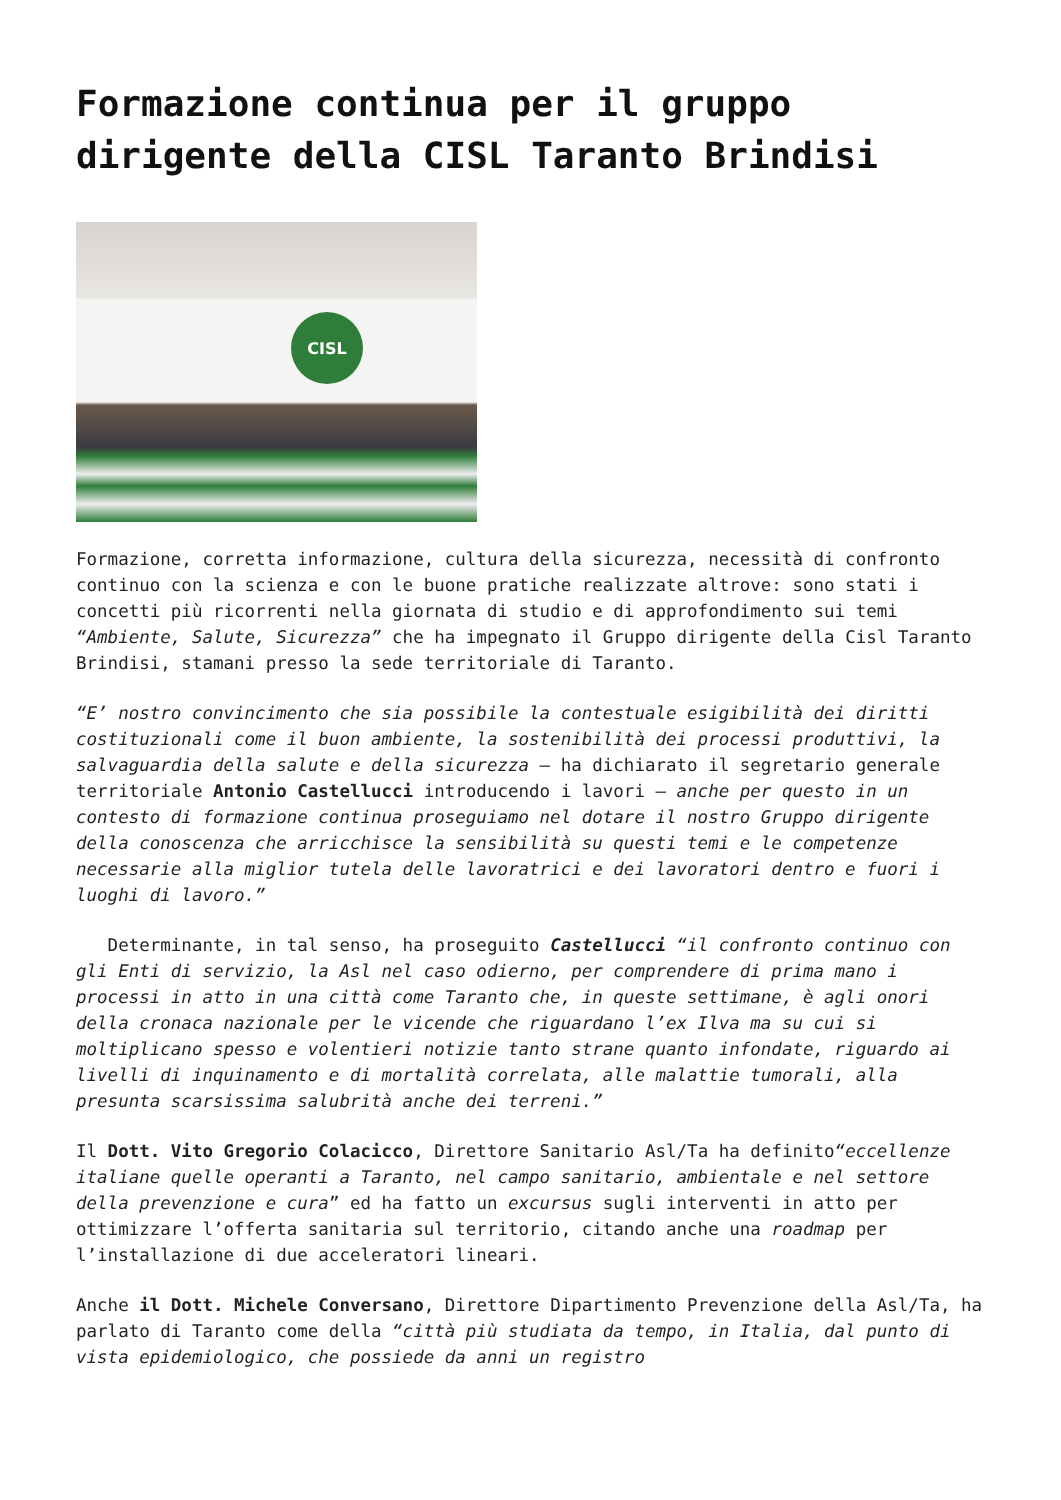Formazione continua per il gruppo dirigente della CISL Taranto Brindisi
CISL
Formazione, corretta informazione, cultura della sicurezza, necessità di confronto continuo con la scienza e con le buone pratiche realizzate altrove: sono stati i concetti più ricorrenti nella giornata di studio e di approfondimento sui temi “Ambiente, Salute, Sicurezza” che ha impegnato il Gruppo dirigente della Cisl Taranto Brindisi, stamani presso la sede territoriale di Taranto.
“E’ nostro convincimento che sia possibile la contestuale esigibilità dei diritti costituzionali come il buon ambiente, la sostenibilità dei processi produttivi, la salvaguardia della salute e della sicurezza – ha dichiarato il segretario generale territoriale Antonio Castellucci introducendo i lavori – anche per questo in un contesto di formazione continua proseguiamo nel dotare il nostro Gruppo dirigente della conoscenza che arricchisce la sensibilità su questi temi e le competenze necessarie alla miglior tutela delle lavoratrici e dei lavoratori dentro e fuori i luoghi di lavoro.”
Determinante, in tal senso, ha proseguito Castellucci “il confronto continuo con gli Enti di servizio, la Asl nel caso odierno, per comprendere di prima mano i processi in atto in una città come Taranto che, in queste settimane, è agli onori della cronaca nazionale per le vicende che riguardano l’ex Ilva ma su cui si moltiplicano spesso e volentieri notizie tanto strane quanto infondate, riguardo ai livelli di inquinamento e di mortalità correlata, alle malattie tumorali, alla presunta scarsissima salubrità anche dei terreni.”
Il Dott. Vito Gregorio Colacicco, Direttore Sanitario Asl/Ta ha definito“eccellenze italiane quelle operanti a Taranto, nel campo sanitario, ambientale e nel settore della prevenzione e cura” ed ha fatto un excursus sugli interventi in atto per ottimizzare l’offerta sanitaria sul territorio, citando anche una roadmap per l’installazione di due acceleratori lineari.
Anche il Dott. Michele Conversano, Direttore Dipartimento Prevenzione della Asl/Ta, ha parlato di Taranto come della “città più studiata da tempo, in Italia, dal punto di vista epidemiologico, che possiede da anni un registro